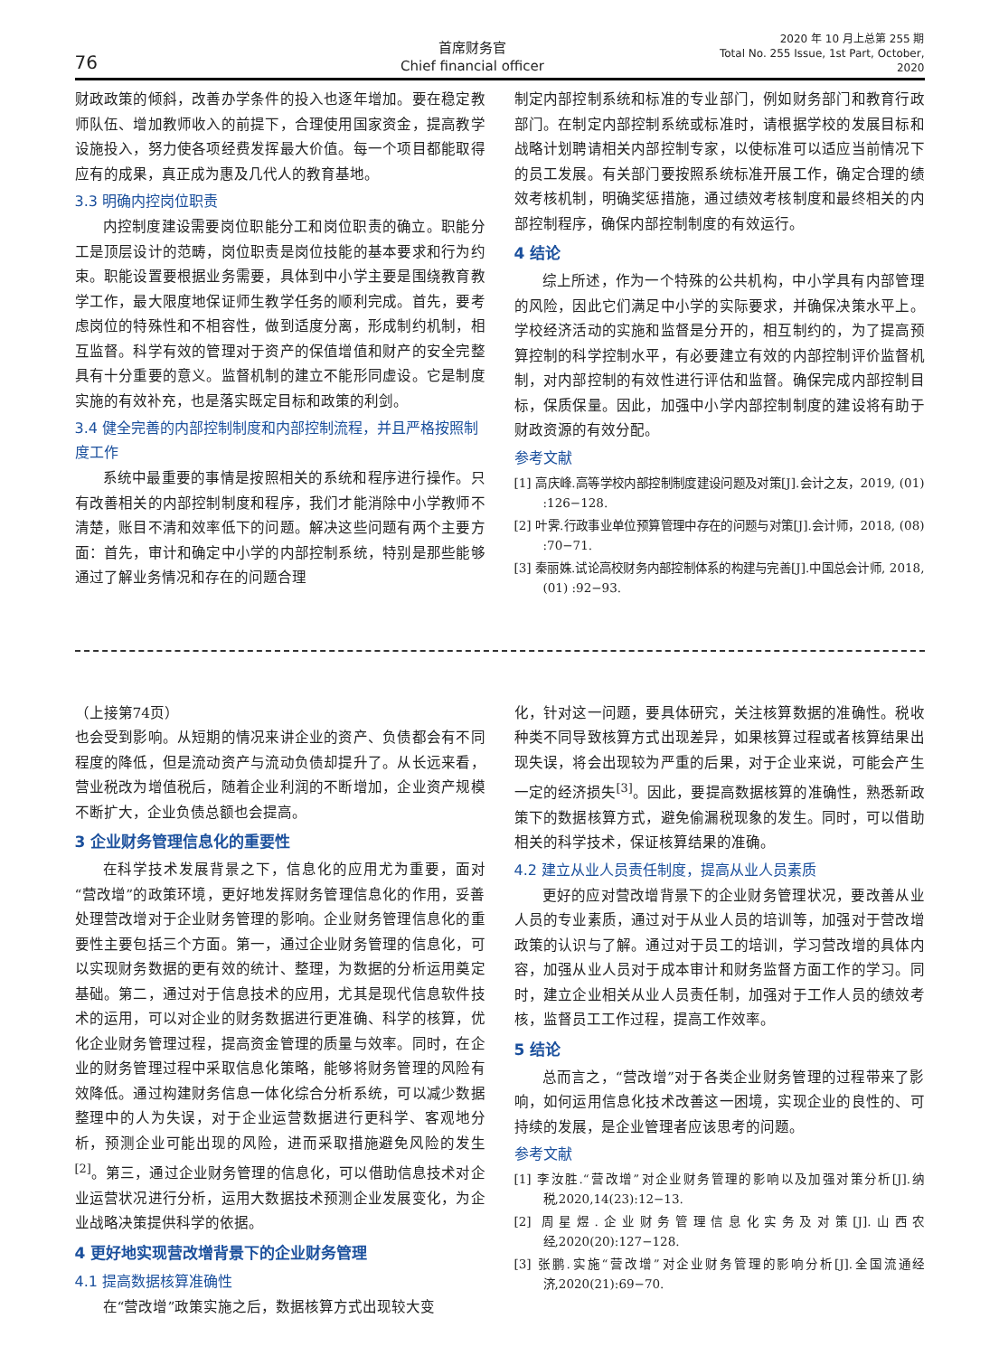76
首席财务官
Chief financial officer
2020 年 10 月上总第 255 期
Total No. 255 Issue, 1st Part, October, 2020
财政政策的倾斜，改善办学条件的投入也逐年增加。要在稳定教师队伍、增加教师收入的前提下，合理使用国家资金，提高教学设施投入，努力使各项经费发挥最大价值。每一个项目都能取得应有的成果，真正成为惠及几代人的教育基地。
3.3 明确内控岗位职责
内控制度建设需要岗位职能分工和岗位职责的确立。职能分工是顶层设计的范畴，岗位职责是岗位技能的基本要求和行为约束。职能设置要根据业务需要，具体到中小学主要是围绕教育教学工作，最大限度地保证师生教学任务的顺利完成。首先，要考虑岗位的特殊性和不相容性，做到适度分离，形成制约机制，相互监督。科学有效的管理对于资产的保值增值和财产的安全完整具有十分重要的意义。监督机制的建立不能形同虚设。它是制度实施的有效补充，也是落实既定目标和政策的利剑。
3.4 健全完善的内部控制制度和内部控制流程，并且严格按照制度工作
系统中最重要的事情是按照相关的系统和程序进行操作。只有改善相关的内部控制制度和程序，我们才能消除中小学教师不清楚，账目不清和效率低下的问题。解决这些问题有两个主要方面：首先，审计和确定中小学的内部控制系统，特别是那些能够通过了解业务情况和存在的问题合理
制定内部控制系统和标准的专业部门，例如财务部门和教育行政部门。在制定内部控制系统或标准时，请根据学校的发展目标和战略计划聘请相关内部控制专家，以使标准可以适应当前情况下的员工发展。有关部门要按照系统标准开展工作，确定合理的绩效考核机制，明确奖惩措施，通过绩效考核制度和最终相关的内部控制程序，确保内部控制制度的有效运行。
4 结论
综上所述，作为一个特殊的公共机构，中小学具有内部管理的风险，因此它们满足中小学的实际要求，并确保决策水平上。学校经济活动的实施和监督是分开的，相互制约的，为了提高预算控制的科学控制水平，有必要建立有效的内部控制评价监督机制，对内部控制的有效性进行评估和监督。确保完成内部控制目标，保质保量。因此，加强中小学内部控制制度的建设将有助于财政资源的有效分配。
参考文献
[1] 高庆峰.高等学校内部控制制度建设问题及对策[J].会计之友，2019, (01) :126−128.
[2] 叶霁.行政事业单位预算管理中存在的问题与对策[J].会计师，2018, (08) :70−71.
[3] 秦丽姝.试论高校财务内部控制体系的构建与完善[J].中国总会计师, 2018, (01) :92−93.
（上接第74页）
也会受到影响。从短期的情况来讲企业的资产、负债都会有不同程度的降低，但是流动资产与流动负债却提升了。从长远来看，营业税改为增值税后，随着企业利润的不断增加，企业资产规模不断扩大，企业负债总额也会提高。
3 企业财务管理信息化的重要性
在科学技术发展背景之下，信息化的应用尤为重要，面对“营改增”的政策环境，更好地发挥财务管理信息化的作用，妥善处理营改增对于企业财务管理的影响。企业财务管理信息化的重要性主要包括三个方面。第一，通过企业财务管理的信息化，可以实现财务数据的更有效的统计、整理，为数据的分析运用奠定基础。第二，通过对于信息技术的应用，尤其是现代信息软件技术的运用，可以对企业的财务数据进行更准确、科学的核算，优化企业财务管理过程，提高资金管理的质量与效率。同时，在企业的财务管理过程中采取信息化策略，能够将财务管理的风险有效降低。通过构建财务信息一体化综合分析系统，可以减少数据整理中的人为失误，对于企业运营数据进行更科学、客观地分析，预测企业可能出现的风险，进而采取措施避免风险的发生<sup>[2]</sup>。第三，通过企业财务管理的信息化，可以借助信息技术对企业运营状况进行分析，运用大数据技术预测企业发展变化，为企业战略决策提供科学的依据。
4 更好地实现营改增背景下的企业财务管理
4.1 提高数据核算准确性
在“营改增”政策实施之后，数据核算方式出现较大变
化，针对这一问题，要具体研究，关注核算数据的准确性。税收种类不同导致核算方式出现差异，如果核算过程或者核算结果出现失误，将会出现较为严重的后果，对于企业来说，可能会产生一定的经济损失<sup>[3]</sup>。因此，要提高数据核算的准确性，熟悉新政策下的数据核算方式，避免偷漏税现象的发生。同时，可以借助相关的科学技术，保证核算结果的准确。
4.2 建立从业人员责任制度，提高从业人员素质
更好的应对营改增背景下的企业财务管理状况，要改善从业人员的专业素质，通过对于从业人员的培训等，加强对于营改增政策的认识与了解。通过对于员工的培训，学习营改增的具体内容，加强从业人员对于成本审计和财务监督方面工作的学习。同时，建立企业相关从业人员责任制，加强对于工作人员的绩效考核，监督员工工作过程，提高工作效率。
5 结论
总而言之，“营改增”对于各类企业财务管理的过程带来了影响，如何运用信息化技术改善这一困境，实现企业的良性的、可持续的发展，是企业管理者应该思考的问题。
参考文献
[1] 李汝胜.“营改增”对企业财务管理的影响以及加强对策分析[J].纳税,2020,14(23):12−13.
[2] 周星煜.企业财务管理信息化实务及对策[J].山西农经,2020(20):127−128.
[3] 张鹏.实施“营改增”对企业财务管理的影响分析[J].全国流通经济,2020(21):69−70.